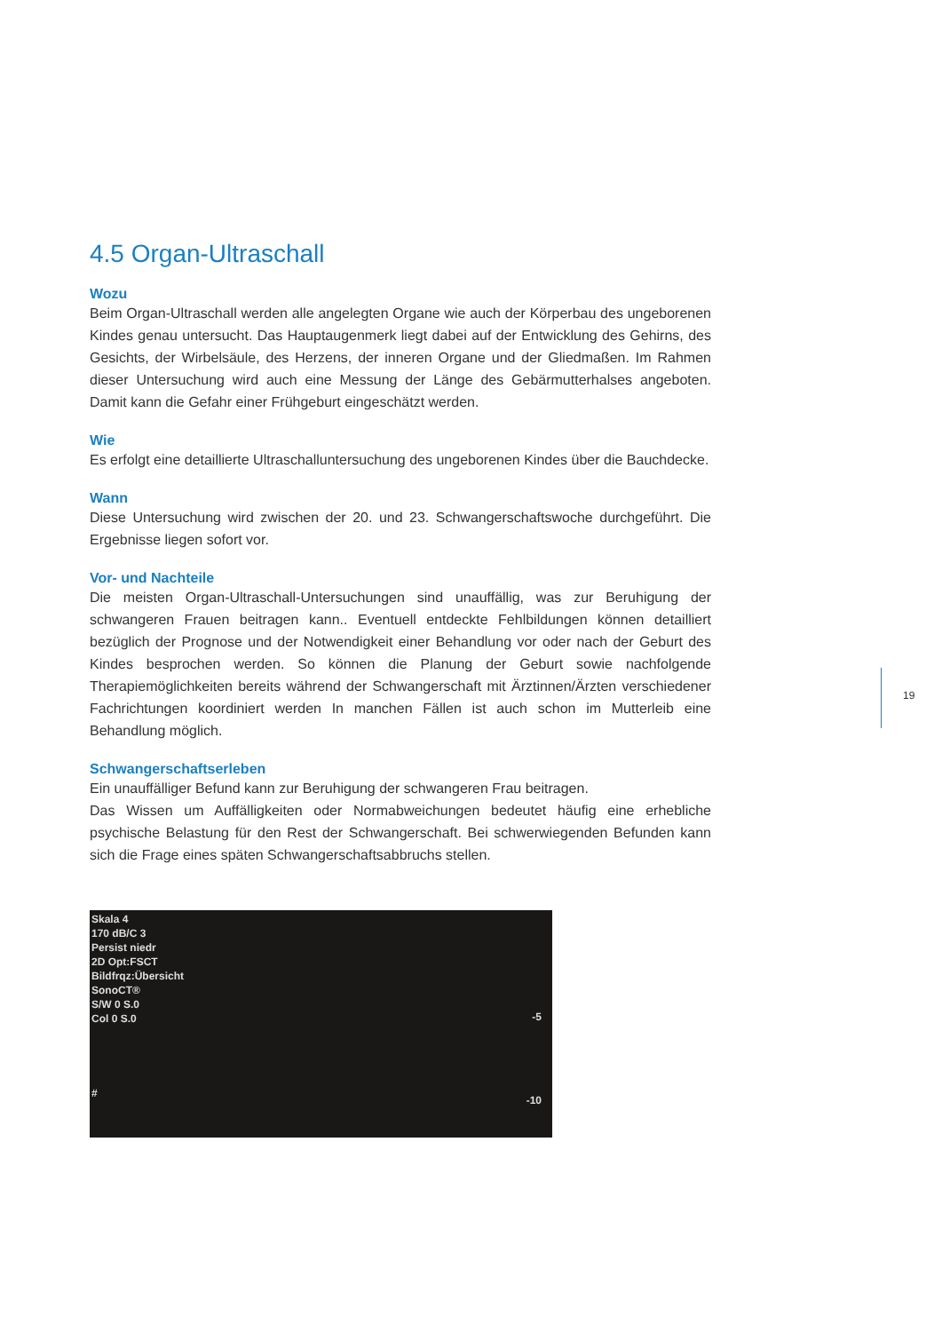4.5 Organ-Ultraschall
Wozu
Beim Organ-Ultraschall werden alle angelegten Organe wie auch der Körperbau des ungeborenen Kindes genau untersucht. Das Hauptaugenmerk liegt dabei auf der Entwicklung des Gehirns, des Gesichts, der Wirbelsäule, des Herzens, der inneren Organe und der Gliedmaßen. Im Rahmen dieser Untersuchung wird auch eine Messung der Länge des Gebärmutterhalses angeboten. Damit kann die Gefahr einer Frühgeburt eingeschätzt werden.
Wie
Es erfolgt eine detaillierte Ultraschalluntersuchung des ungeborenen Kindes über die Bauchdecke.
Wann
Diese Untersuchung wird zwischen der 20. und 23. Schwangerschaftswoche durchgeführt. Die Ergebnisse liegen sofort vor.
Vor- und Nachteile
Die meisten Organ-Ultraschall-Untersuchungen sind unauffällig, was zur Beruhigung der schwangeren Frauen beitragen kann.. Eventuell entdeckte Fehlbildungen können detailliert bezüglich der Prognose und der Notwendigkeit einer Behandlung vor oder nach der Geburt des Kindes besprochen werden. So können die Planung der Geburt sowie nachfolgende Therapiemöglichkeiten bereits während der Schwangerschaft mit Ärztinnen/Ärzten verschiedener Fachrichtungen koordiniert werden In manchen Fällen ist auch schon im Mutterleib eine Behandlung möglich.
Schwangerschaftserleben
Ein unauffälliger Befund kann zur Beruhigung der schwangeren Frau beitragen.
Das Wissen um Auffälligkeiten oder Normabweichungen bedeutet häufig eine erhebliche psychische Belastung für den Rest der Schwangerschaft. Bei schwerwiegenden Befunden kann sich die Frage eines späten Schwangerschaftsabbruchs stellen.
Skala 4
170 dB/C 3
Persist niedr
2D Opt:FSCT
Bildfrqz:Übersicht
SonoCT®
S/W 0 S.0
Col 0 S.0
-5
-10
#
19